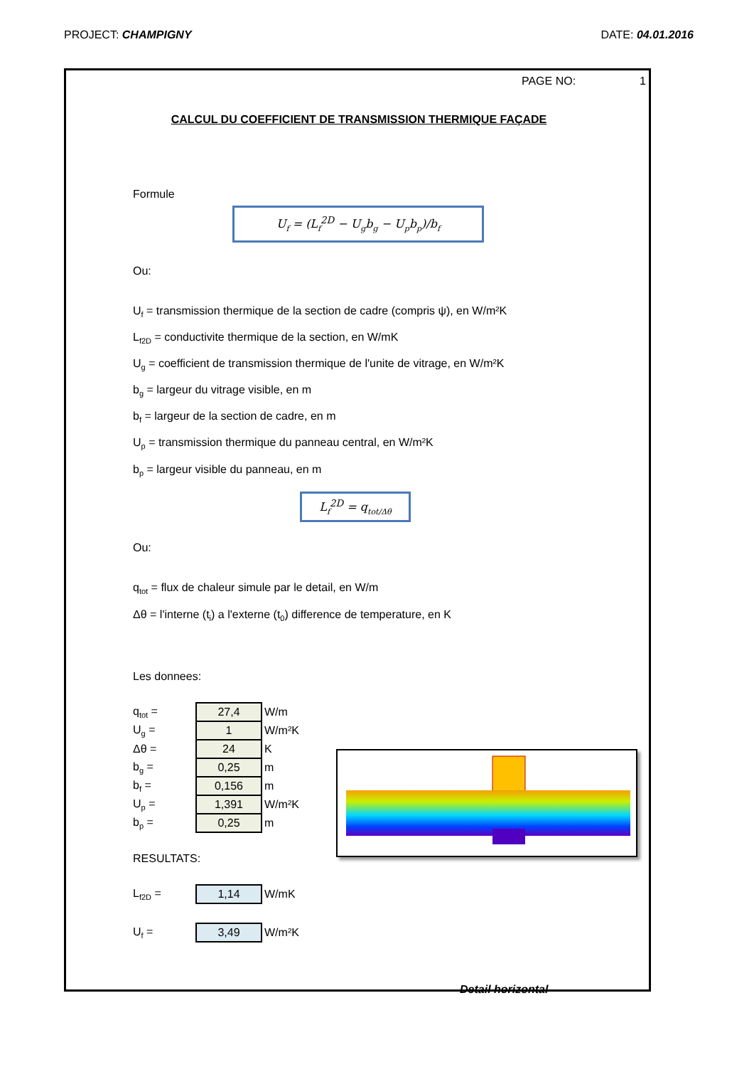PROJECT: CHAMPIGNY DATE: 04.01.2016
PAGE NO: 1
CALCUL DU COEFFICIENT DE TRANSMISSION THERMIQUE FAÇADE
Formule
U<sub>f</sub> = (L<sub>f</sub><sup>2D</sup> − U<sub>g</sub>b<sub>g</sub> − U<sub>p</sub>b<sub>p</sub>)/b<sub>f</sub>
Ou:
U<sub>f</sub> = transmission thermique de la section de cadre (compris ψ), en W/m²K
L<sub>f2D</sub> = conductivite thermique de la section, en W/mK
U<sub>g</sub> = coefficient de transmission thermique de l'unite de vitrage, en W/m²K
b<sub>g</sub> = largeur du vitrage visible, en m
b<sub>f</sub> = largeur de la section de cadre, en m
U<sub>p</sub> = transmission thermique du panneau central, en W/m²K
b<sub>p</sub> = largeur visible du panneau, en m
L<sub>f</sub><sup>2D</sup> = q<sub>tot/Δθ</sub>
Ou:
q<sub>tot</sub> = flux de chaleur simule par le detail, en W/m
Δθ = l'interne (t<sub>i</sub>) a l'externe (t<sub>0</sub>) difference de temperature, en K
Les donnees:
| q<sub>tot</sub> = | 27,4 | W/m |
| U<sub>g</sub> = | 1 | W/m²K |
| Δθ = | 24 | K |
| b<sub>g</sub> = | 0,25 | m |
| b<sub>f</sub> = | 0,156 | m |
| U<sub>p</sub> = | 1,391 | W/m²K |
| b<sub>p</sub> = | 0,25 | m |
RESULTATS:
| L<sub>f2D</sub> = | 1,14 | W/mK |
| U<sub>f</sub> = | 3,49 | W/m²K |
Detail horizontal